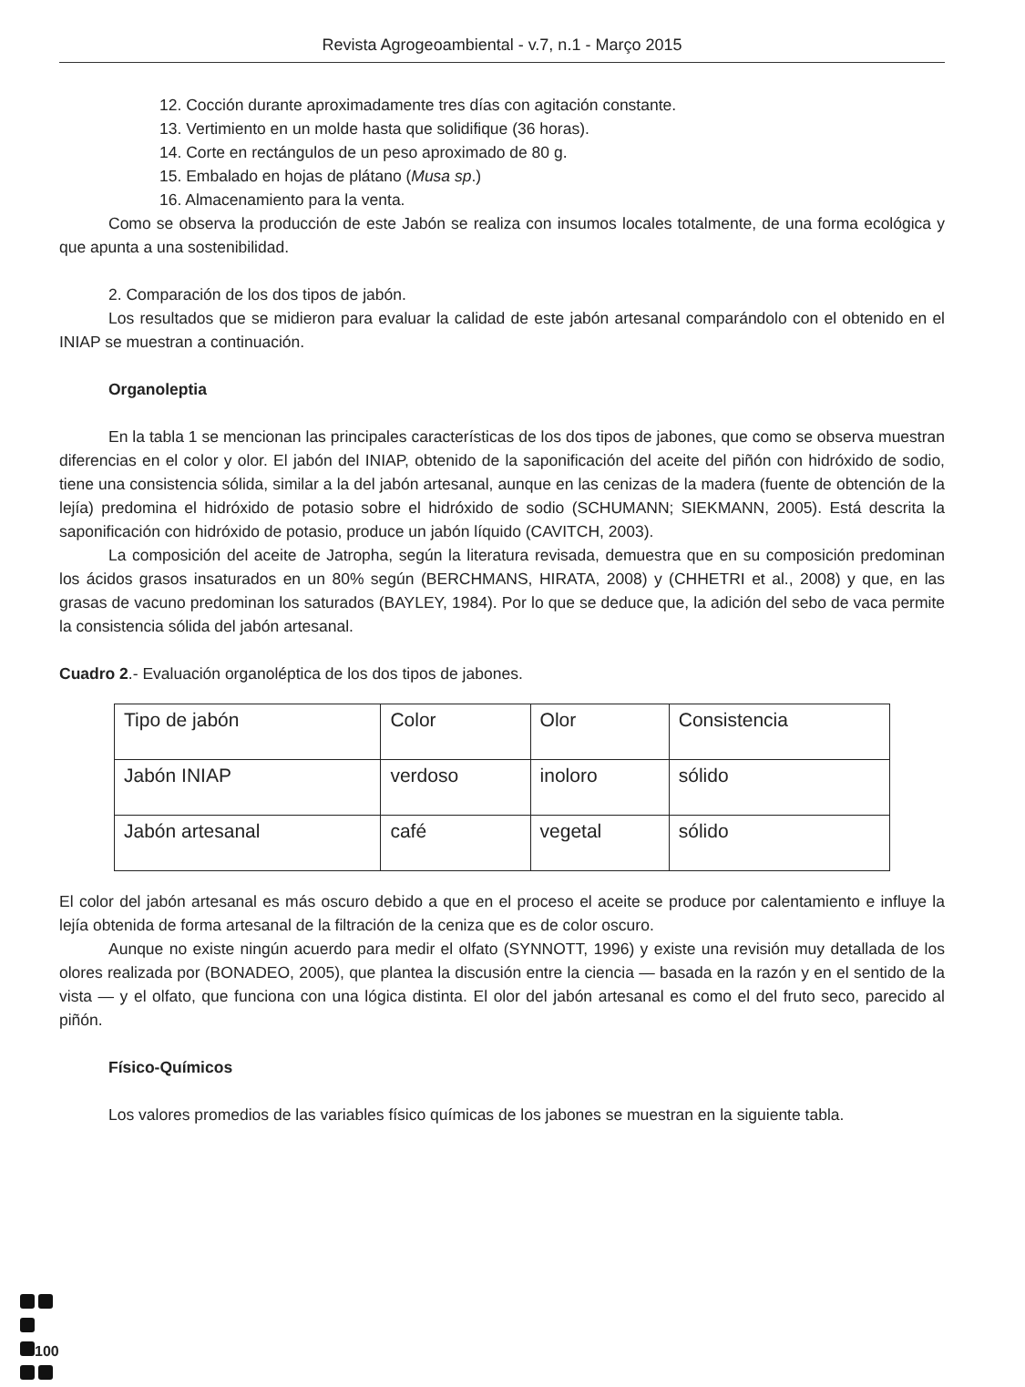Revista Agrogeoambiental - v.7, n.1 - Março 2015
12. Cocción durante aproximadamente tres días con agitación constante.
13. Vertimiento en un molde hasta que solidifique (36 horas).
14. Corte en rectángulos de un peso aproximado de 80 g.
15. Embalado en hojas de plátano (Musa sp.)
16. Almacenamiento para la venta.
Como se observa la producción de este Jabón se realiza con insumos locales totalmente, de una forma ecológica y que apunta a una sostenibilidad.
2. Comparación de los dos tipos de jabón.
Los resultados que se midieron para evaluar la calidad de este jabón artesanal comparándolo con el obtenido en el INIAP se muestran a continuación.
Organoleptia
En la tabla 1 se mencionan las principales características de los dos tipos de jabones, que como se observa muestran diferencias en el color y olor. El jabón del INIAP, obtenido de la saponificación del aceite del piñón con hidróxido de sodio, tiene una consistencia sólida, similar a la del jabón artesanal, aunque en las cenizas de la madera (fuente de obtención de la lejía) predomina el hidróxido de potasio sobre el hidróxido de sodio (SCHUMANN; SIEKMANN, 2005). Está descrita la saponificación con hidróxido de potasio, produce un jabón líquido (CAVITCH, 2003).
La composición del aceite de Jatropha, según la literatura revisada, demuestra que en su composición predominan los ácidos grasos insaturados en un 80% según (BERCHMANS, HIRATA, 2008) y (CHHETRI et al., 2008) y que, en las grasas de vacuno predominan los saturados (BAYLEY, 1984). Por lo que se deduce que, la adición del sebo de vaca permite la consistencia sólida del jabón artesanal.
Cuadro 2.- Evaluación organoléptica de los dos tipos de jabones.
| Tipo de jabón | Color | Olor | Consistencia |
| Jabón INIAP | verdoso | inoloro | sólido |
| Jabón artesanal | café | vegetal | sólido |
El color del jabón artesanal es más oscuro debido a que en el proceso el aceite se produce por calentamiento e influye la lejía obtenida de forma artesanal de la filtración de la ceniza que es de color oscuro.
Aunque no existe ningún acuerdo para medir el olfato (SYNNOTT, 1996) y existe una revisión muy detallada de los olores realizada por (BONADEO, 2005), que plantea la discusión entre la ciencia — basada en la razón y en el sentido de la vista — y el olfato, que funciona con una lógica distinta. El olor del jabón artesanal es como el del fruto seco, parecido al piñón.
Físico-Químicos
Los valores promedios de las variables físico químicas de los jabones se muestran en la siguiente tabla.
100